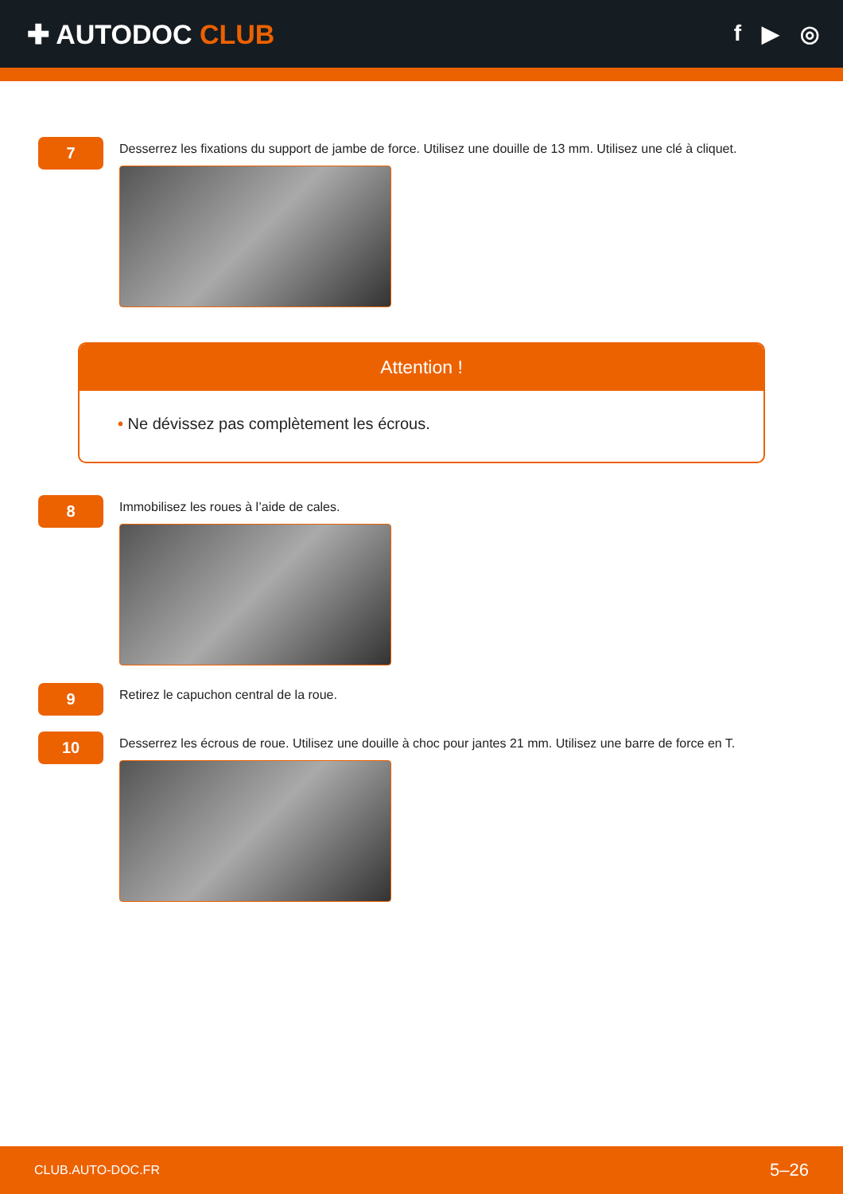✚ AUTODOC CLUB
f ▶ ◎
7
Desserrez les fixations du support de jambe de force. Utilisez une douille de 13 mm. Utilisez une clé à cliquet.
Attention !
• Ne dévissez pas complètement les écrous.
8
Immobilisez les roues à l’aide de cales.
9
Retirez le capuchon central de la roue.
10
Desserrez les écrous de roue. Utilisez une douille à choc pour jantes 21 mm. Utilisez une barre de force en T.
CLUB.AUTO-DOC.FR 5–26